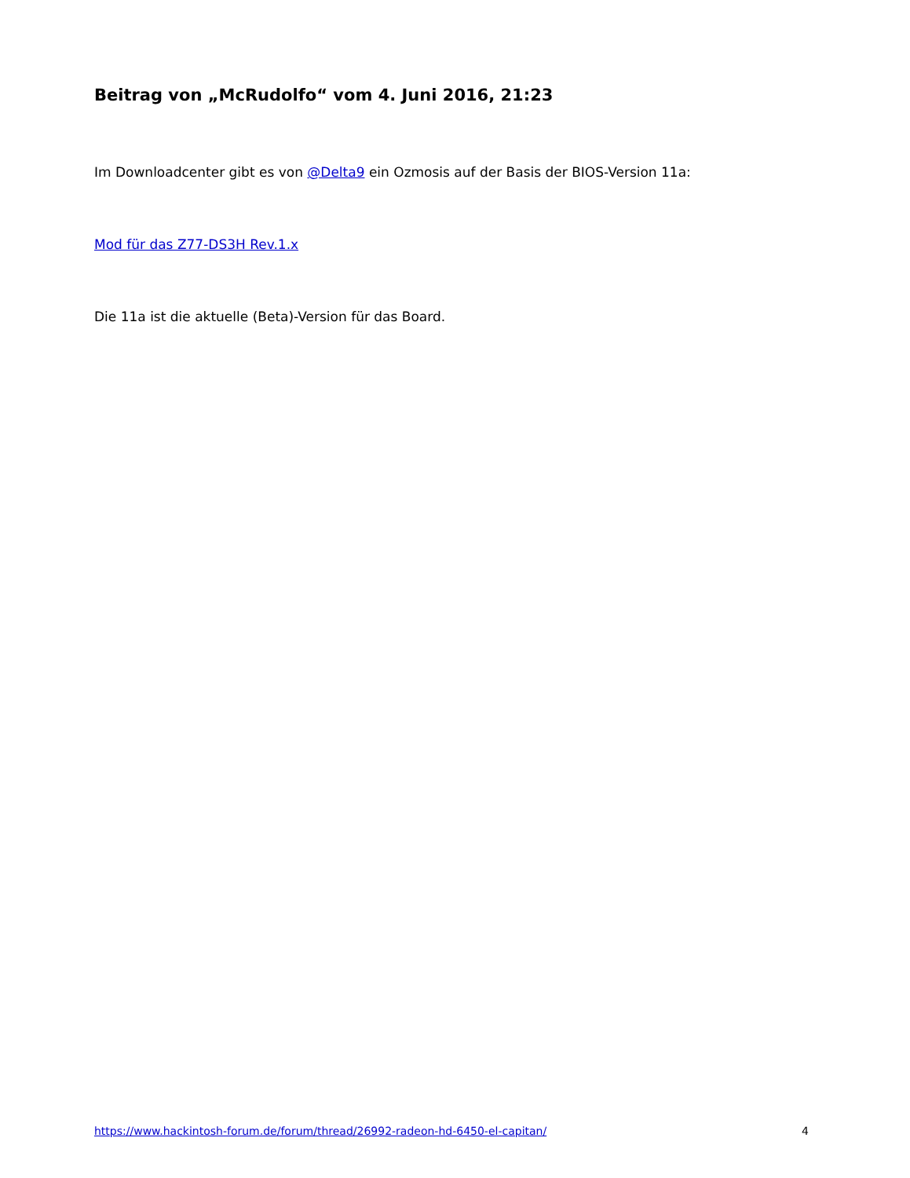Beitrag von „McRudolfo“ vom 4. Juni 2016, 21:23
Im Downloadcenter gibt es von @Delta9 ein Ozmosis auf der Basis der BIOS-Version 11a:
Mod für das Z77-DS3H Rev.1.x
Die 11a ist die aktuelle (Beta)-Version für das Board.
https://www.hackintosh-forum.de/forum/thread/26992-radeon-hd-6450-el-capitan/ 4